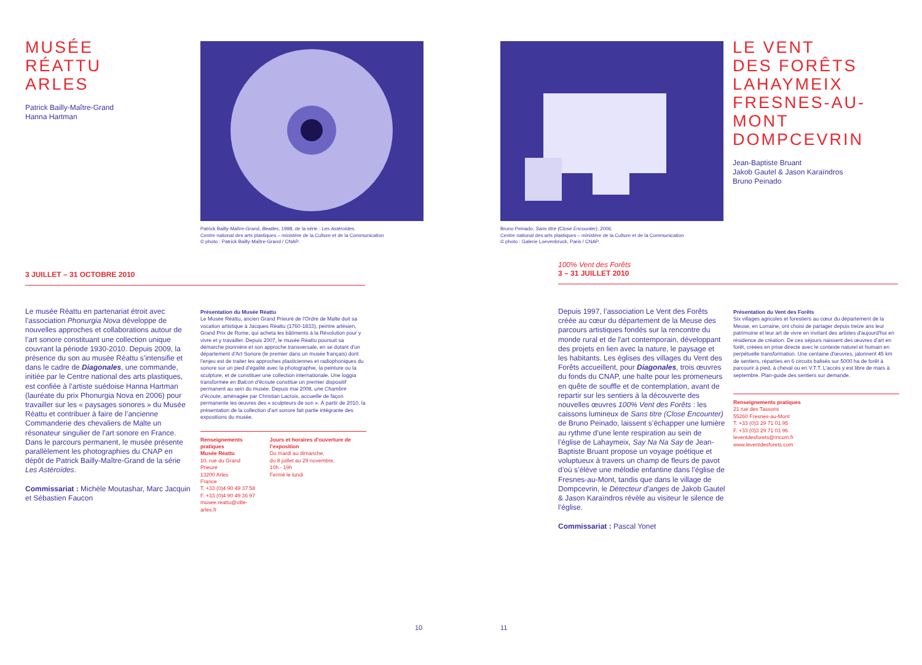MUSÉE RÉATTU
ARLES
Patrick Bailly-Maître-Grand
Hanna Hartman
Patrick Bailly-Maître-Grand, Beatles, 1998, de la série : Les Astéroïdes.
Centre national des arts plastiques – ministère de la Culture et de la Communication
© photo : Patrick Bailly-Maître-Grand / CNAP.
3 JUILLET – 31 OCTOBRE 2010
Le musée Réattu en partenariat étroit avec l’association Phonurgia Nova développe de nouvelles approches et collaborations autour de l’art sonore constituant une collection unique couvrant la période 1930-2010. Depuis 2009, la présence du son au musée Réattu s’intensifie et dans le cadre de Diagonales, une commande, initiée par le Centre national des arts plastiques, est confiée à l’artiste suédoise Hanna Hartman (lauréate du prix Phonurgia Nova en 2006) pour travailler sur les « paysages sonores » du Musée Réattu et contribuer à faire de l’ancienne Commanderie des chevaliers de Malte un résonateur singulier de l’art sonore en France. Dans le parcours permanent, le musée présente parallèlement les photographies du CNAP en dépôt de Patrick Bailly-Maître-Grand de la série Les Astéroïdes.
Commissariat : Michèle Moutashar, Marc Jacquin et Sébastien Faucon
Présentation du Musée Réattu
Le Musée Réattu, ancien Grand Prieuré de l’Ordre de Malte doit sa vocation artistique à Jacques Réattu (1760-1833), peintre arlésien, Grand Prix de Rome, qui acheta les bâtiments à la Révolution pour y vivre et y travailler. Depuis 2007, le musée Réattu poursuit sa démarche pionnière et son approche transversale, en se dotant d’un département d’Art Sonore (le premier dans un musée français) dont l’enjeu est de traiter les approches plasticiennes et radiophoniques du sonore sur un pied d’égalité avec la photographie, la peinture ou la sculpture, et de constituer une collection internationale. Une loggia transformée en Balcon d’écoute constitue un premier dispositif permanent au sein du musée. Depuis mai 2008, une Chambre d’écoute, aménagée par Christian Lacroix, accueille de façon permanente les œuvres des « sculpteurs de son ». À partir de 2010, la présentation de la collection d’art sonore fait partie intégrante des expositions du musée.
Renseignements pratiques
Musée Réattu
10, rue du Grand Prieuré
13200 Arles
France
T. +33 (0)4 90 49 37 58
F. +33 (0)4 90 49 36 97
musee.reattu@ville-arles.fr
Jours et horaires d’ouverture de l’exposition
Du mardi au dimanche,
du 8 juillet au 29 novembre,
10h - 19h
Fermé le lundi
10
Bruno Peinado, Sans titre (Close Encounter), 2006.
Centre national des arts plastiques – ministère de la Culture et de la Communication
© photo : Galerie Loevenbruck, Paris / CNAP.
LE VENT
DES FORÊTS
LAHAYMEIX
FRESNES-AU-MONT
DOMPCEVRIN
Jean-Baptiste Bruant
Jakob Gautel & Jason Karaïndros
Bruno Peinado
100% Vent des Forêts
3 – 31 JUILLET 2010
Depuis 1997, l’association Le Vent des Forêts créée au cœur du département de la Meuse des parcours artistiques fondés sur la rencontre du monde rural et de l'art contemporain, développant des projets en lien avec la nature, le paysage et les habitants. Les églises des villages du Vent des Forêts accueillent, pour Diagonales, trois œuvres du fonds du CNAP, une halte pour les promeneurs en quête de souffle et de contemplation, avant de repartir sur les sentiers à la découverte des nouvelles œuvres 100% Vent des Forêts : les caissons lumineux de Sans titre (Close Encounter) de Bruno Peinado, laissent s’échapper une lumière au rythme d’une lente respiration au sein de l’église de Lahaymeix, Say Na Na Say de Jean-Baptiste Bruant propose un voyage poétique et voluptueux à travers un champ de fleurs de pavot d’où s’élève une mélodie enfantine dans l’église de Fresnes-au-Mont, tandis que dans le village de Dompcevrin, le Détecteur d’anges de Jakob Gautel & Jason Karaïndros révèle au visiteur le silence de l’église.
Commissariat : Pascal Yonet
Présentation du Vent des Forêts
Six villages agricoles et forestiers au cœur du département de la Meuse, en Lorraine, ont choisi de partager depuis treize ans leur patrimoine et leur art de vivre en invitant des artistes d'aujourd'hui en résidence de création. De ces séjours naissent des œuvres d’art en forêt, créées en prise directe avec le contexte naturel et humain en perpétuelle transformation. Une centaine d'œuvres, jalonnent 45 km de sentiers, réparties en 6 circuits balisés sur 5000 ha de forêt à parcourir à pied, à cheval ou en V.T.T. L’accès y est libre de mars à septembre. Plan-guide des sentiers sur demande.
Renseignements pratiques
21 rue des Tassons
55260 Fresnes-au-Mont
T. +33 (0)3 29 71 01 95
F. +33 (0)3 29 71 01 96
leventdesforets@mcom.fr
www.leventdesforets.com
11